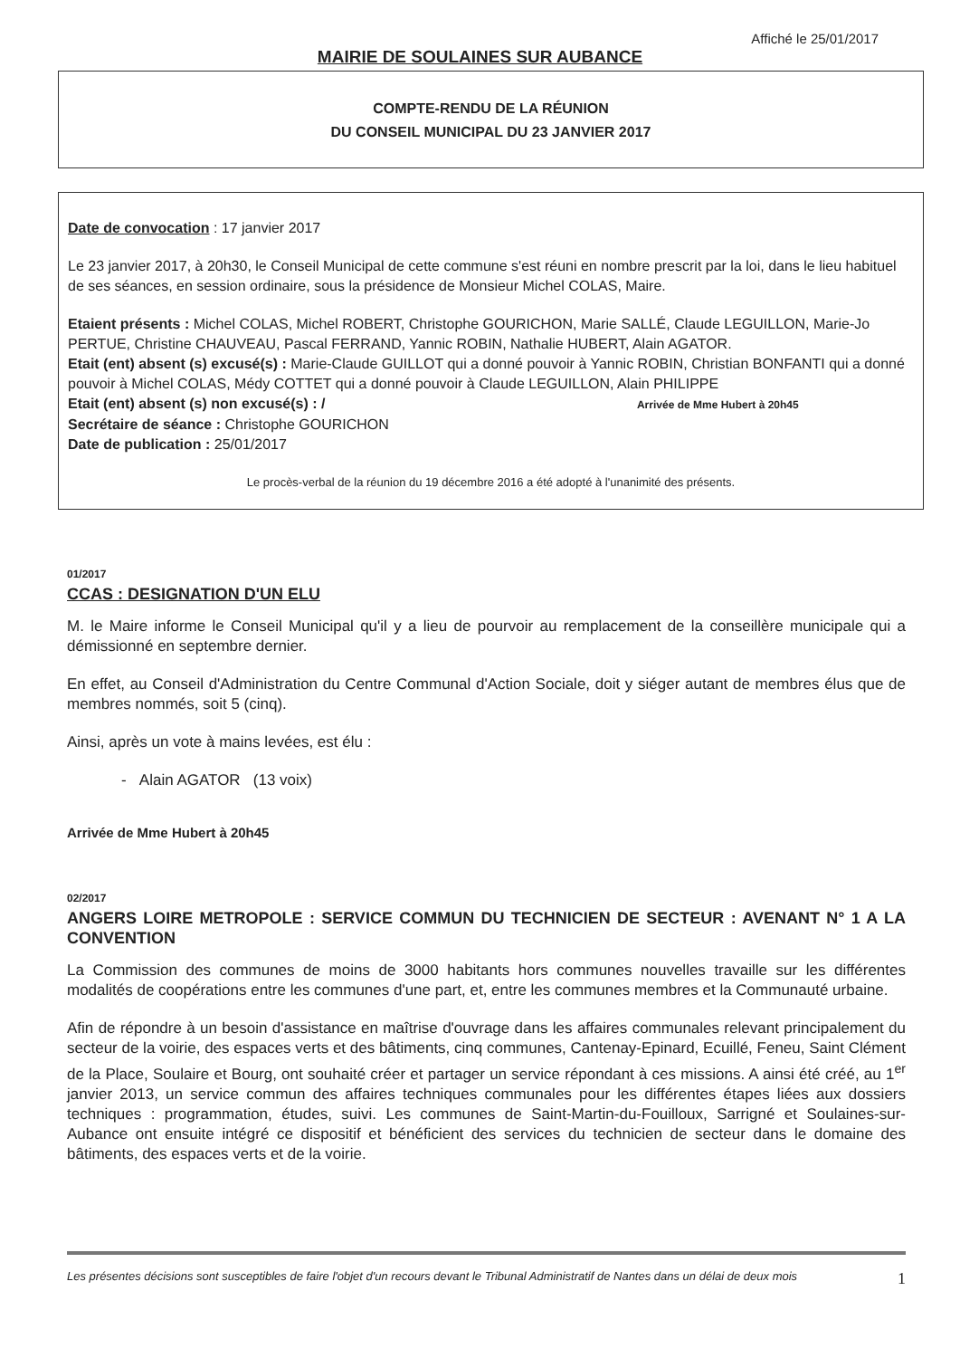Affiché le 25/01/2017
MAIRIE DE SOULAINES SUR AUBANCE
COMPTE-RENDU DE LA RÉUNION
DU CONSEIL MUNICIPAL DU 23 JANVIER 2017
Date de convocation : 17 janvier 2017
Le 23 janvier 2017, à 20h30, le Conseil Municipal de cette commune s'est réuni en nombre prescrit par la loi, dans le lieu habituel de ses séances, en session ordinaire, sous la présidence de Monsieur Michel COLAS, Maire.
Etaient présents : Michel COLAS, Michel ROBERT, Christophe GOURICHON, Marie SALLÉ, Claude LEGUILLON, Marie-Jo PERTUE, Christine CHAUVEAU, Pascal FERRAND, Yannic ROBIN, Nathalie HUBERT, Alain AGATOR.
Etait (ent) absent (s) excusé(s) : Marie-Claude GUILLOT qui a donné pouvoir à Yannic ROBIN, Christian BONFANTI qui a donné pouvoir à Michel COLAS, Médy COTTET qui a donné pouvoir à Claude LEGUILLON, Alain PHILIPPE
Etait (ent) absent (s) non excusé(s) : / Arrivée de Mme Hubert à 20h45
Secrétaire de séance : Christophe GOURICHON
Date de publication : 25/01/2017
Le procès-verbal de la réunion du 19 décembre 2016 a été adopté à l'unanimité des présents.
01/2017
CCAS : DESIGNATION D'UN ELU
M. le Maire informe le Conseil Municipal qu'il y a lieu de pourvoir au remplacement de la conseillère municipale qui a démissionné en septembre dernier.
En effet, au Conseil d'Administration du Centre Communal d'Action Sociale, doit y siéger autant de membres élus que de membres nommés, soit 5 (cinq).
Ainsi, après un vote à mains levées, est élu :
- Alain AGATOR (13 voix)
Arrivée de Mme Hubert à 20h45
02/2017
ANGERS LOIRE METROPOLE : SERVICE COMMUN DU TECHNICIEN DE SECTEUR : AVENANT N° 1 A LA CONVENTION
La Commission des communes de moins de 3000 habitants hors communes nouvelles travaille sur les différentes modalités de coopérations entre les communes d'une part, et, entre les communes membres et la Communauté urbaine.
Afin de répondre à un besoin d'assistance en maîtrise d'ouvrage dans les affaires communales relevant principalement du secteur de la voirie, des espaces verts et des bâtiments, cinq communes, Cantenay-Epinard, Ecuillé, Feneu, Saint Clément de la Place, Soulaire et Bourg, ont souhaité créer et partager un service répondant à ces missions. A ainsi été créé, au 1<sup>er</sup> janvier 2013, un service commun des affaires techniques communales pour les différentes étapes liées aux dossiers techniques : programmation, études, suivi. Les communes de Saint-Martin-du-Fouilloux, Sarrigné et Soulaines-sur-Aubance ont ensuite intégré ce dispositif et bénéficient des services du technicien de secteur dans le domaine des bâtiments, des espaces verts et de la voirie.
Les présentes décisions sont susceptibles de faire l'objet d'un recours devant le Tribunal Administratif de Nantes dans un délai de deux mois 1